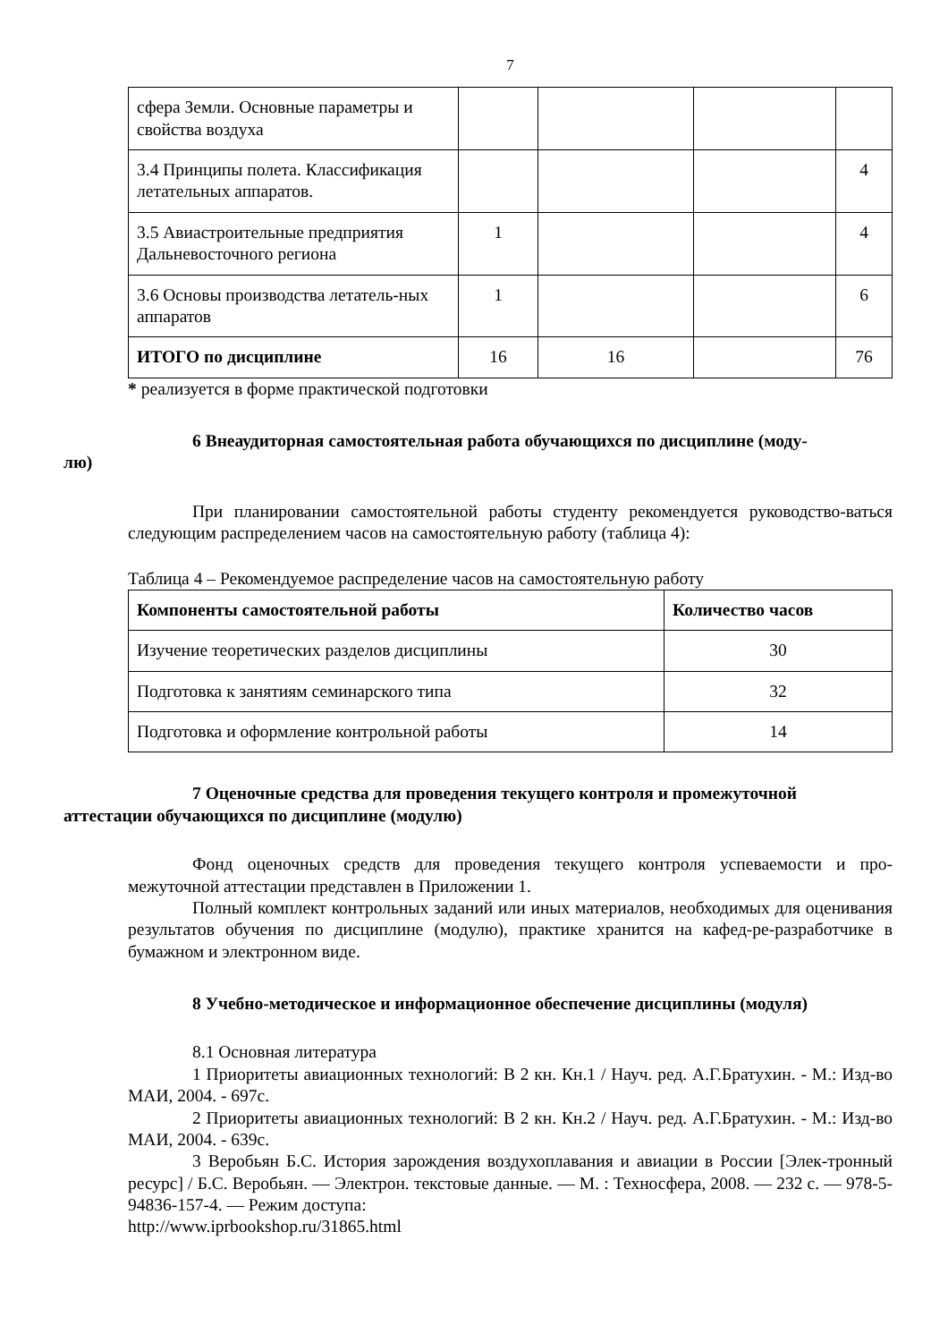7
| сфера Земли. Основные параметры и свойства воздуха | | | | |
| 3.4 Принципы полета. Классификация летательных аппаратов. | | | | 4 |
| 3.5 Авиастроительные предприятия Дальневосточного региона | 1 | | | 4 |
| 3.6 Основы производства летатель-ных аппаратов | 1 | | | 6 |
| ИТОГО по дисциплине | 16 | 16 | | 76 |
* реализуется в форме практической подготовки
6 Внеаудиторная самостоятельная работа обучающихся по дисциплине (моду-
лю)
При планировании самостоятельной работы студенту рекомендуется руководство-ваться следующим распределением часов на самостоятельную работу (таблица 4):
Таблица 4 – Рекомендуемое распределение часов на самостоятельную работу
| Компоненты самостоятельной работы | Количество часов |
| --- | --- |
| Изучение теоретических разделов дисциплины | 30 |
| Подготовка к занятиям семинарского типа | 32 |
| Подготовка и оформление контрольной работы | 14 |
7 Оценочные средства для проведения текущего контроля и промежуточной
аттестации обучающихся по дисциплине (модулю)
Фонд оценочных средств для проведения текущего контроля успеваемости и про-межуточной аттестации представлен в Приложении 1.
Полный комплект контрольных заданий или иных материалов, необходимых для оценивания результатов обучения по дисциплине (модулю), практике хранится на кафед-ре-разработчике в бумажном и электронном виде.
8 Учебно-методическое и информационное обеспечение дисциплины (модуля)
8.1 Основная литература
1 Приоритеты авиационных технологий: В 2 кн. Кн.1 / Науч. ред. А.Г.Братухин. - М.: Изд-во МАИ, 2004. - 697с.
2 Приоритеты авиационных технологий: В 2 кн. Кн.2 / Науч. ред. А.Г.Братухин. - М.: Изд-во МАИ, 2004. - 639с.
3 Веробьян Б.С. История зарождения воздухоплавания и авиации в России [Элек-тронный ресурс] / Б.С. Веробьян. — Электрон. текстовые данные. — М. : Техносфера, 2008. — 232 c. — 978-5-94836-157-4. — Режим доступа:
http://www.iprbookshop.ru/31865.html